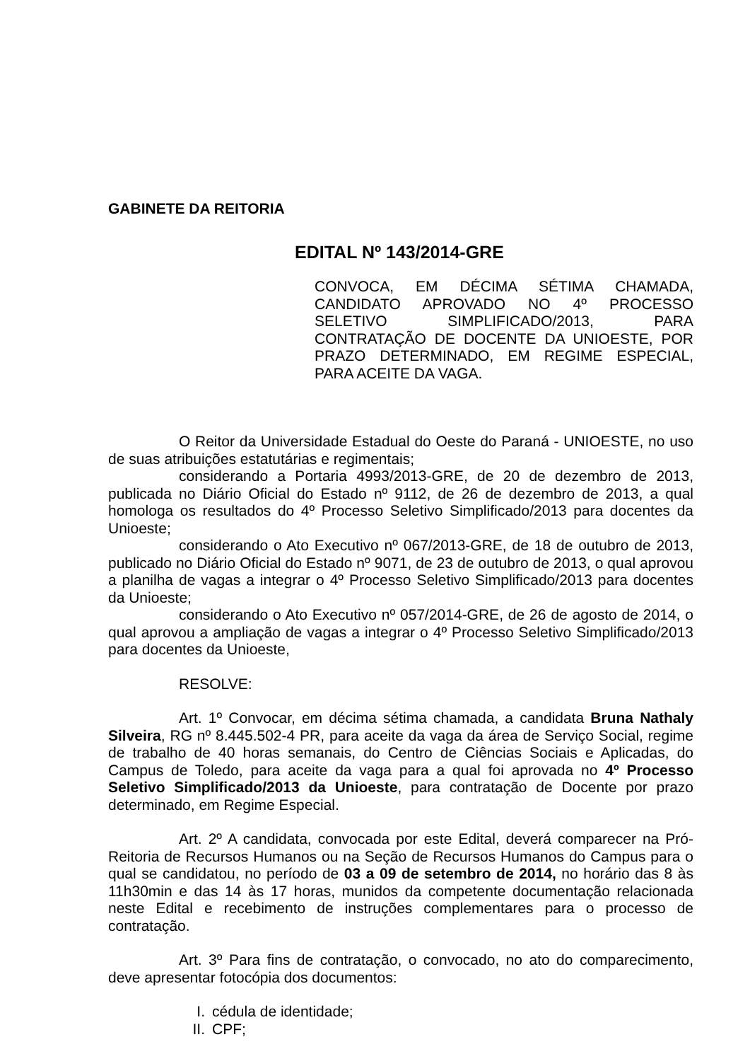GABINETE DA REITORIA
EDITAL Nº 143/2014-GRE
CONVOCA, EM DÉCIMA SÉTIMA CHAMADA, CANDIDATO APROVADO NO 4º PROCESSO SELETIVO SIMPLIFICADO/2013, PARA CONTRATAÇÃO DE DOCENTE DA UNIOESTE, POR PRAZO DETERMINADO, EM REGIME ESPECIAL, PARA ACEITE DA VAGA.
O Reitor da Universidade Estadual do Oeste do Paraná - UNIOESTE, no uso de suas atribuições estatutárias e regimentais;
considerando a Portaria 4993/2013-GRE, de 20 de dezembro de 2013, publicada no Diário Oficial do Estado nº 9112, de 26 de dezembro de 2013, a qual homologa os resultados do 4º Processo Seletivo Simplificado/2013 para docentes da Unioeste;
considerando o Ato Executivo nº 067/2013-GRE, de 18 de outubro de 2013, publicado no Diário Oficial do Estado nº 9071, de 23 de outubro de 2013, o qual aprovou a planilha de vagas a integrar o 4º Processo Seletivo Simplificado/2013 para docentes da Unioeste;
considerando o Ato Executivo nº 057/2014-GRE, de 26 de agosto de 2014, o qual aprovou a ampliação de vagas a integrar o 4º Processo Seletivo Simplificado/2013 para docentes da Unioeste,
RESOLVE:
Art. 1º Convocar, em décima sétima chamada, a candidata Bruna Nathaly Silveira, RG nº 8.445.502-4 PR, para aceite da vaga da área de Serviço Social, regime de trabalho de 40 horas semanais, do Centro de Ciências Sociais e Aplicadas, do Campus de Toledo, para aceite da vaga para a qual foi aprovada no 4º Processo Seletivo Simplificado/2013 da Unioeste, para contratação de Docente por prazo determinado, em Regime Especial.
Art. 2º A candidata, convocada por este Edital, deverá comparecer na Pró-Reitoria de Recursos Humanos ou na Seção de Recursos Humanos do Campus para o qual se candidatou, no período de 03 a 09 de setembro de 2014, no horário das 8 às 11h30min e das 14 às 17 horas, munidos da competente documentação relacionada neste Edital e recebimento de instruções complementares para o processo de contratação.
Art. 3º Para fins de contratação, o convocado, no ato do comparecimento, deve apresentar fotocópia dos documentos:
I. cédula de identidade;
II. CPF;